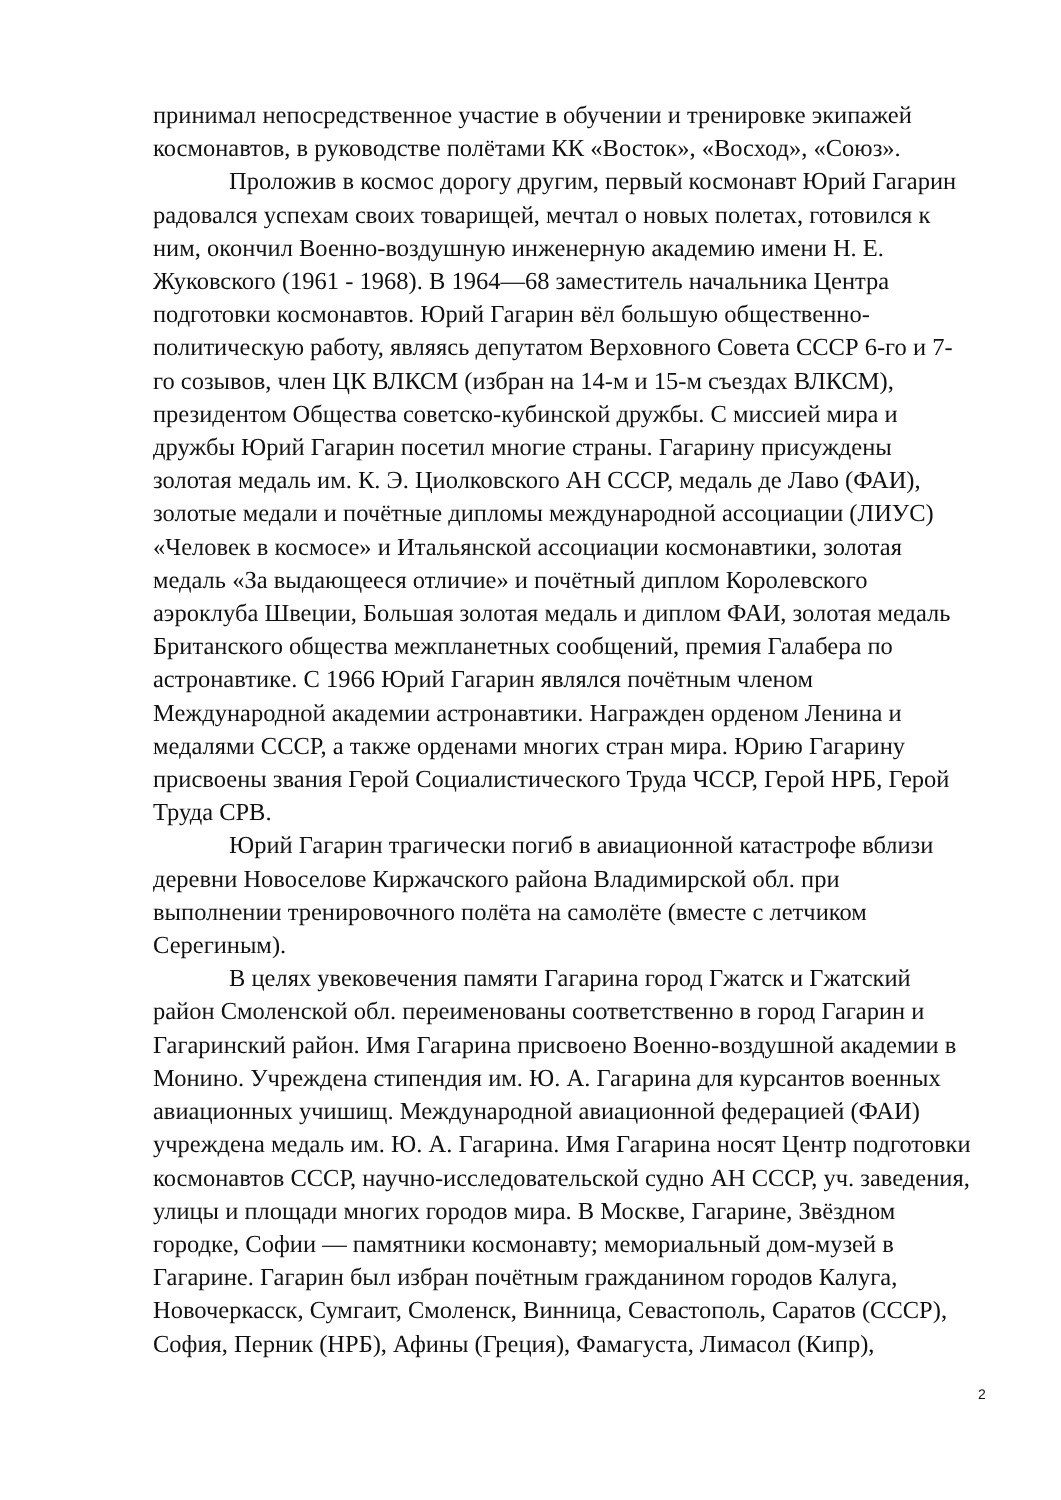принимал непосредственное участие в обучении и тренировке экипажей космонавтов, в руководстве полётами КК «Восток», «Восход», «Союз».
Проложив в космос дорогу другим, первый космонавт Юрий Гагарин радовался успехам своих товарищей, мечтал о новых полетах, готовился к ним, окончил Военно-воздушную инженерную академию имени Н. Е. Жуковского (1961 - 1968). В 1964—68 заместитель начальника Центра подготовки космонавтов. Юрий Гагарин вёл большую общественно-политическую работу, являясь депутатом Верховного Совета СССР 6-го и 7-го созывов, член ЦК ВЛКСМ (избран на 14-м и 15-м съездах ВЛКСМ), президентом Общества советско-кубинской дружбы. С миссией мира и дружбы Юрий Гагарин посетил многие страны. Гагарину присуждены золотая медаль им. К. Э. Циолковского АН СССР, медаль де Лаво (ФАИ), золотые медали и почётные дипломы международной ассоциации (ЛИУС) «Человек в космосе» и Итальянской ассоциации космонавтики, золотая медаль «За выдающееся отличие» и почётный диплом Королевского аэроклуба Швеции, Большая золотая медаль и диплом ФАИ, золотая медаль Британского общества межпланетных сообщений, премия Галабера по астронавтике. С 1966 Юрий Гагарин являлся почётным членом Международной академии астронавтики. Награжден орденом Ленина и медалями СССР, а также орденами многих стран мира. Юрию Гагарину присвоены звания Герой Социалистического Труда ЧССР, Герой НРБ, Герой Труда СРВ.
Юрий Гагарин трагически погиб в авиационной катастрофе вблизи деревни Новоселове Киржачского района Владимирской обл. при выполнении тренировочного полёта на самолёте (вместе с летчиком Серегиным).
В целях увековечения памяти Гагарина город Гжатск и Гжатский район Смоленской обл. переименованы соответственно в город Гагарин и Гагаринский район. Имя Гагарина присвоено Военно-воздушной академии в Монино. Учреждена стипендия им. Ю. А. Гагарина для курсантов военных авиационных учишищ. Международной авиационной федерацией (ФАИ) учреждена медаль им. Ю. А. Гагарина. Имя Гагарина носят Центр подготовки космонавтов СССР, научно-исследовательской судно АН СССР, уч. заведения, улицы и площади многих городов мира. В Москве, Гагарине, Звёздном городке, Софии — памятники космонавту; мемориальный дом-музей в Гагарине. Гагарин был избран почётным гражданином городов Калуга, Новочеркасск, Сумгаит, Смоленск, Винница, Севастополь, Саратов (СССР), София, Перник (НРБ), Афины (Греция), Фамагуста, Лимасол (Кипр),
2